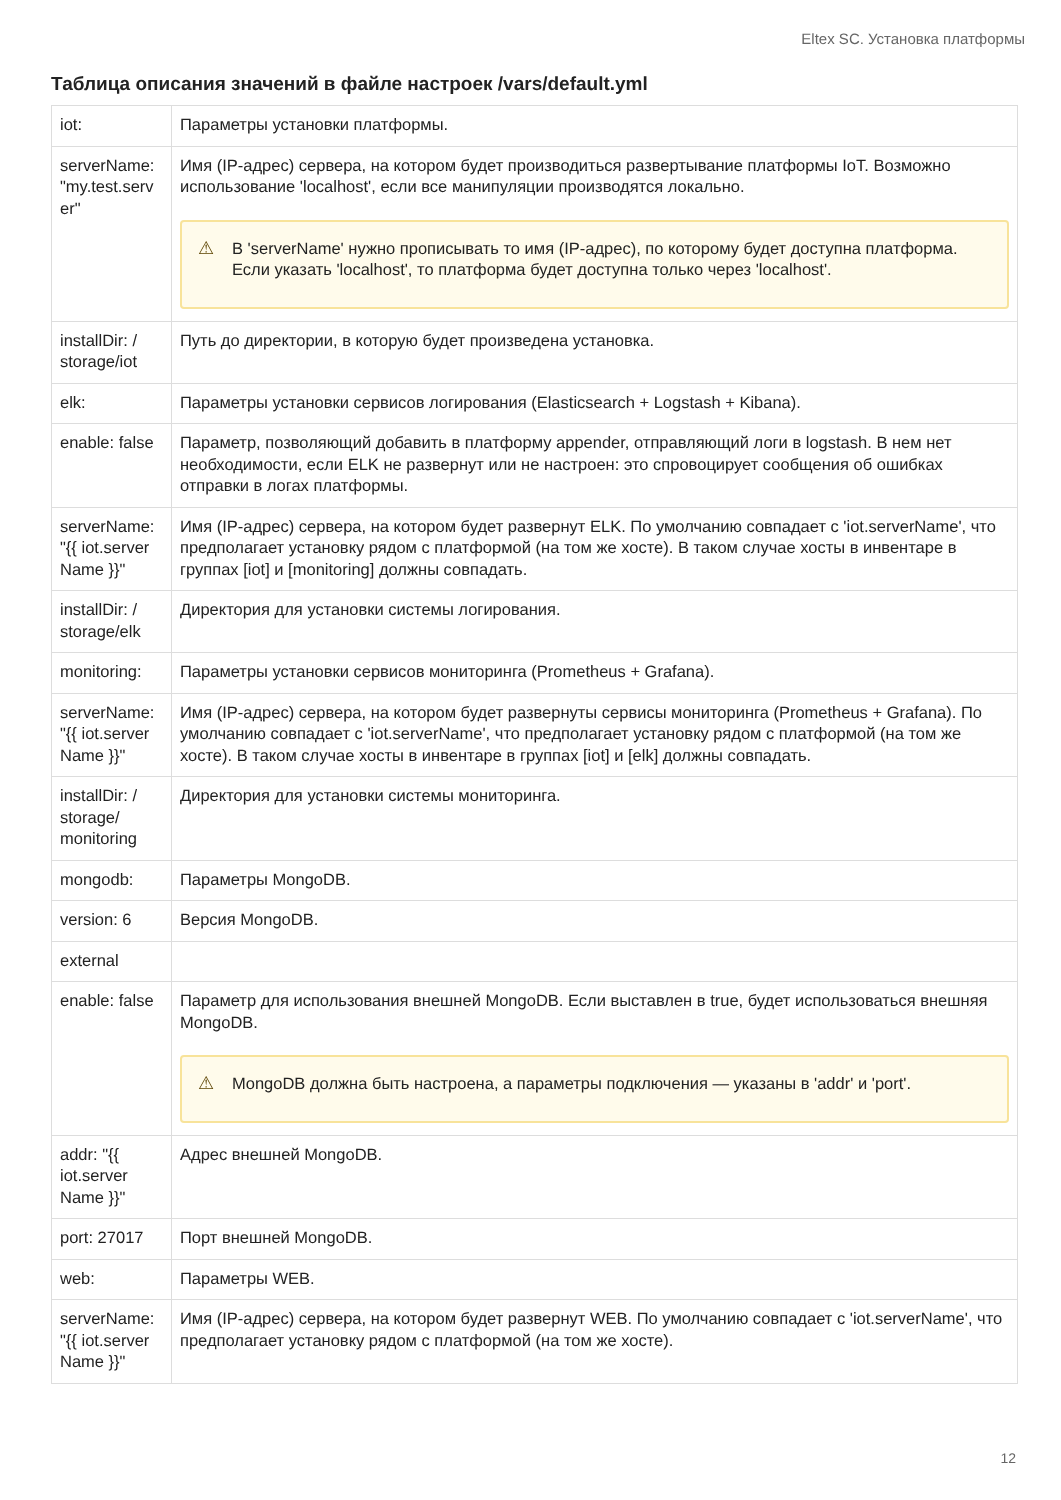Eltex SC. Установка платформы
Таблица описания значений в файле настроек /vars/default.yml
| iot: | Параметры установки платформы. |
| serverName: "my.test.serv er" | Имя (IP-адрес) сервера, на котором будет производиться развертывание платформы IoT. Возможно использование 'localhost', если все манипуляции производятся локально. ⚠ В 'serverName' нужно прописывать то имя (IP-адрес), по которому будет доступна платформа. Если указать 'localhost', то платформа будет доступна только через 'localhost'. |
| installDir: / storage/iot | Путь до директории, в которую будет произведена установка. |
| elk: | Параметры установки сервисов логирования (Elasticsearch + Logstash + Kibana). |
| enable: false | Параметр, позволяющий добавить в платформу appender, отправляющий логи в logstash. В нем нет необходимости, если ELK не развернут или не настроен: это спровоцирует сообщения об ошибках отправки в логах платформы. |
| serverName: "{{ iot.server Name }}" | Имя (IP-адрес) сервера, на котором будет развернут ELK. По умолчанию совпадает с 'iot.serverName', что предполагает установку рядом с платформой (на том же хосте). В таком случае хосты в инвентаре в группах [iot] и [monitoring] должны совпадать. |
| installDir: / storage/elk | Директория для установки системы логирования. |
| monitoring: | Параметры установки сервисов мониторинга (Prometheus + Grafana). |
| serverName: "{{ iot.server Name }}" | Имя (IP-адрес) сервера, на котором будет развернуты сервисы мониторинга (Prometheus + Grafana). По умолчанию совпадает с 'iot.serverName', что предполагает установку рядом с платформой (на том же хосте). В таком случае хосты в инвентаре в группах [iot] и [elk] должны совпадать. |
| installDir: / storage/ monitoring | Директория для установки системы мониторинга. |
| mongodb: | Параметры MongoDB. |
| version: 6 | Версия MongoDB. |
| external | |
| enable: false | Параметр для использования внешней MongoDB. Если выставлен в true, будет использоваться внешняя MongoDB. ⚠ MongoDB должна быть настроена, а параметры подключения — указаны в 'addr' и 'port'. |
| addr: "{{ iot.server Name }}" | Адрес внешней MongoDB. |
| port: 27017 | Порт внешней MongoDB. |
| web: | Параметры WEB. |
| serverName: "{{ iot.server Name }}" | Имя (IP-адрес) сервера, на котором будет развернут WEB. По умолчанию совпадает с 'iot.serverName', что предполагает установку рядом с платформой (на том же хосте). |
12